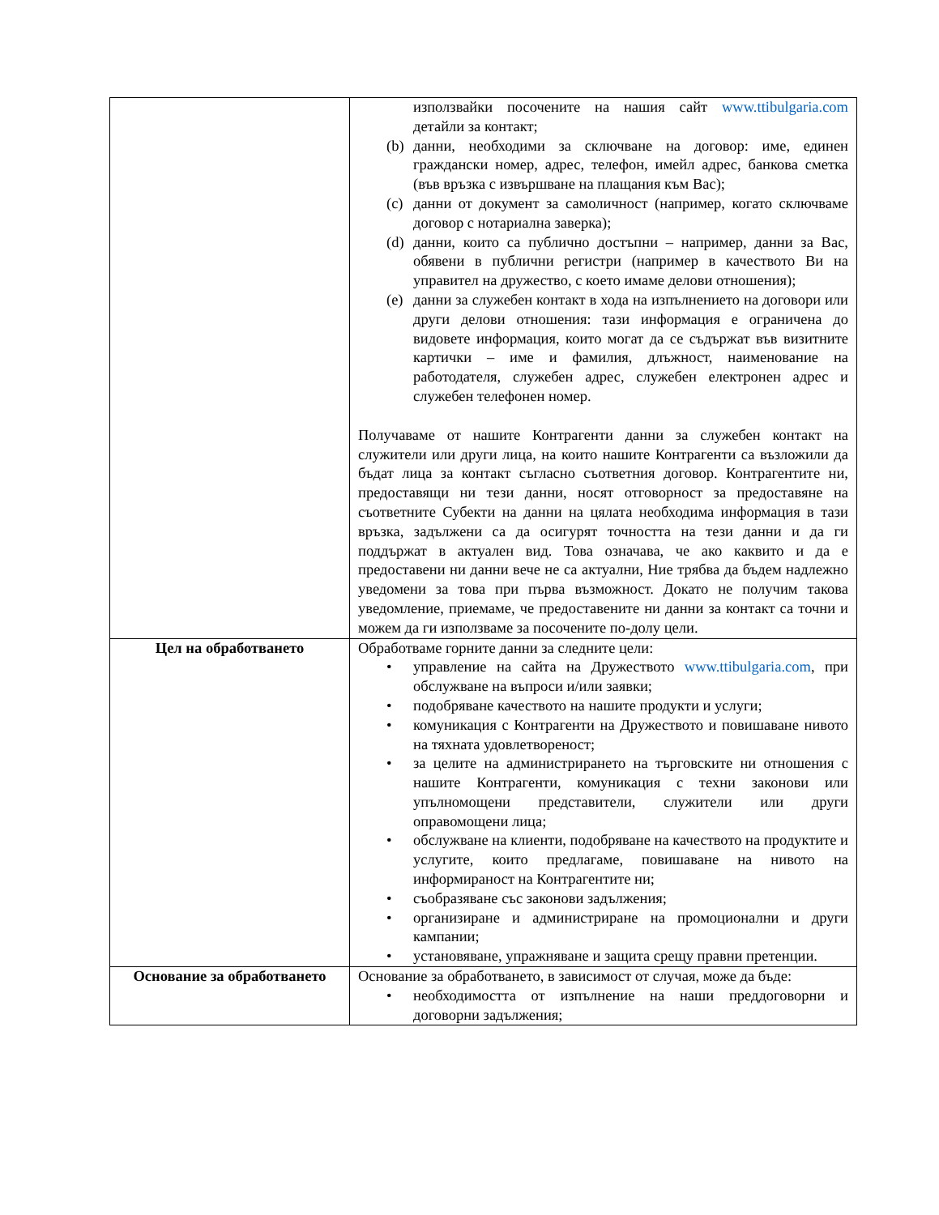| | използвайки посочените на нашия сайт www.ttibulgaria.com детайли за контакт; (b) данни, необходими за сключване на договор: име, единен граждански номер, адрес, телефон, имейл адрес, банкова сметка (във връзка с извършване на плащания към Вас); (c) данни от документ за самоличност (например, когато сключваме договор с нотариална заверка); (d) данни, които са публично достъпни – например, данни за Вас, обявени в публични регистри (например в качеството Ви на управител на дружество, с което имаме делови отношения); (e) данни за служебен контакт в хода на изпълнението на договори или други делови отношения: тази информация е ограничена до видовете информация, които могат да се съдържат във визитните картички – име и фамилия, длъжност, наименование на работодателя, служебен адрес, служебен електронен адрес и служебен телефонен номер. Получаваме от нашите Контрагенти данни за служебен контакт на служители или други лица, на които нашите Контрагенти са възложили да бъдат лица за контакт съгласно съответния договор. Контрагентите ни, предоставящи ни тези данни, носят отговорност за предоставяне на съответните Субекти на данни на цялата необходима информация в тази връзка, задължени са да осигурят точността на тези данни и да ги поддържат в актуален вид. Това означава, че ако каквито и да е предоставени ни данни вече не са актуални, Ние трябва да бъдем надлежно уведомени за това при първа възможност. Докато не получим такова уведомление, приемаме, че предоставените ни данни за контакт са точни и можем да ги използваме за посочените по-долу цели. |
| Цел на обработването | Обработваме горните данни за следните цели: • управление на сайта на Дружеството www.ttibulgaria.com , при обслужване на въпроси и/или заявки; • подобряване качеството на нашите продукти и услуги; • комуникация с Контрагенти на Дружеството и повишаване нивото на тяхната удовлетвореност; • за целите на администрирането на търговските ни отношения с нашите Контрагенти, комуникация с техни законови или упълномощени представители, служители или други оправомощени лица; • обслужване на клиенти, подобряване на качеството на продуктите и услугите, които предлагаме, повишаване на нивото на информираност на Контрагентите ни; • съобразяване със законови задължения; • организиране и администриране на промоционални и други кампании; • установяване, упражняване и защита срещу правни претенции. |
| Основание за обработването | Основание за обработването, в зависимост от случая, може да бъде: • необходимостта от изпълнение на наши преддоговорни и договорни задължения; |